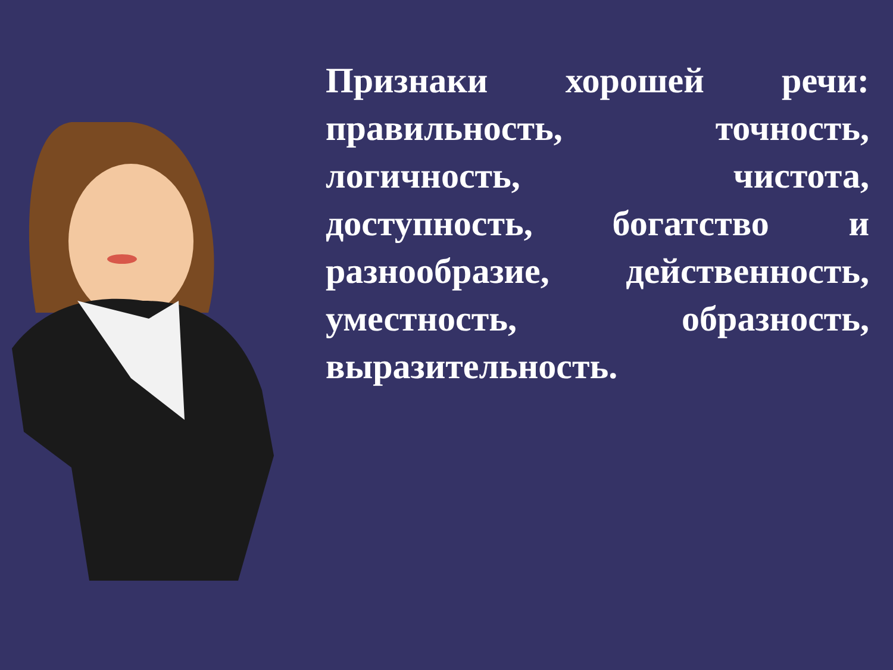Признаки хорошей речи: правильность, точность, логичность, чистота, доступность, богатство и разнообразие, действенность, уместность, образность, выразительность.